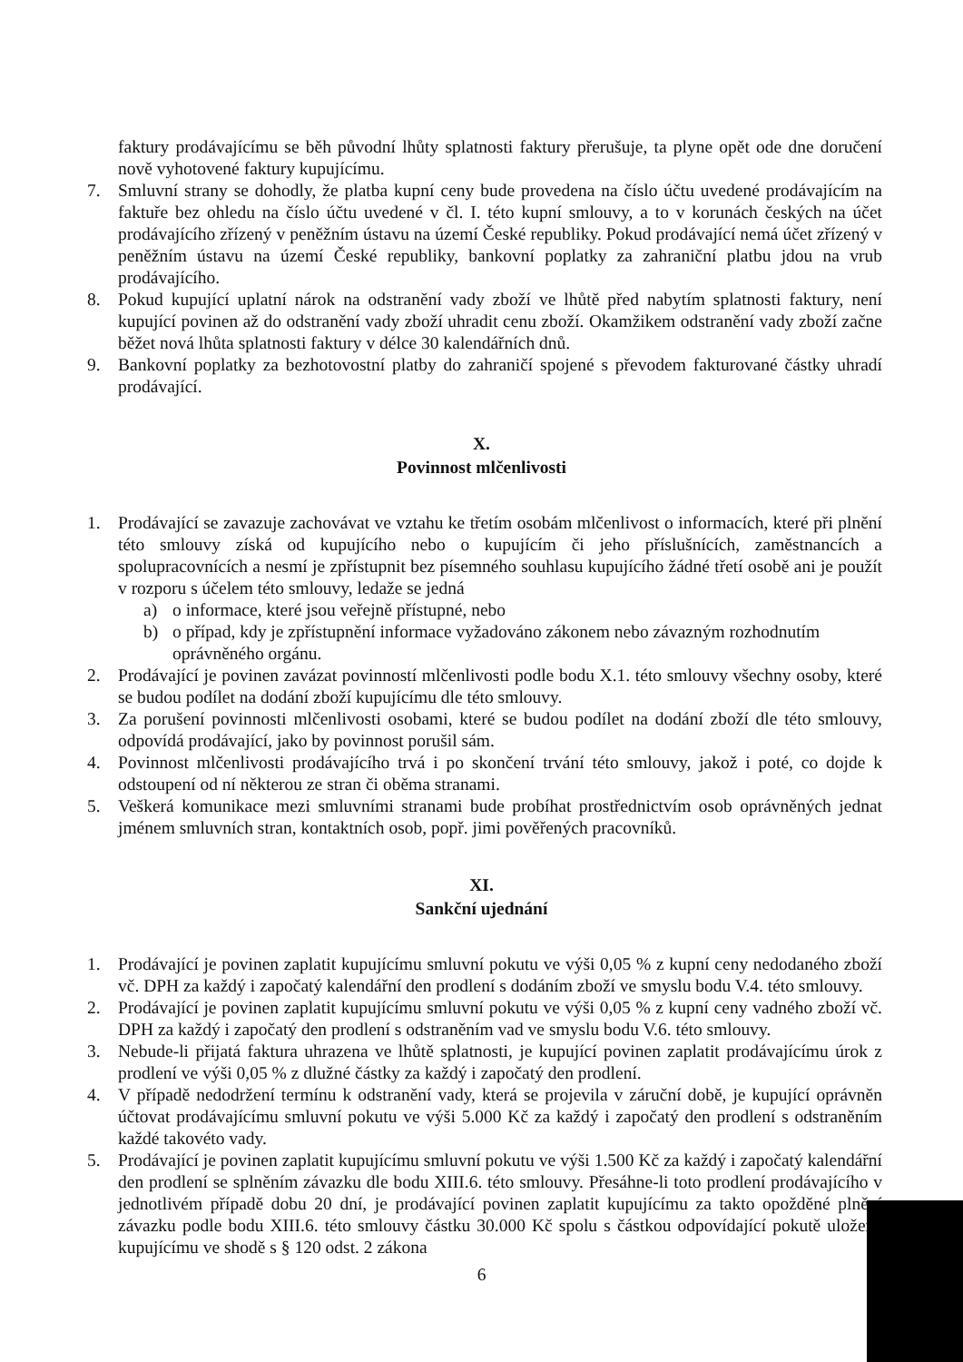faktury prodávajícímu se běh původní lhůty splatnosti faktury přerušuje, ta plyne opět ode dne doručení nově vyhotovené faktury kupujícímu.
7. Smluvní strany se dohodly, že platba kupní ceny bude provedena na číslo účtu uvedené prodávajícím na faktuře bez ohledu na číslo účtu uvedené v čl. I. této kupní smlouvy, a to v korunách českých na účet prodávajícího zřízený v peněžním ústavu na území České republiky. Pokud prodávající nemá účet zřízený v peněžním ústavu na území České republiky, bankovní poplatky za zahraniční platbu jdou na vrub prodávajícího.
8. Pokud kupující uplatní nárok na odstranění vady zboží ve lhůtě před nabytím splatnosti faktury, není kupující povinen až do odstranění vady zboží uhradit cenu zboží. Okamžikem odstranění vady zboží začne běžet nová lhůta splatnosti faktury v délce 30 kalendářních dnů.
9. Bankovní poplatky za bezhotovostní platby do zahraničí spojené s převodem fakturované částky uhradí prodávající.
X.
Povinnost mlčenlivosti
1. Prodávající se zavazuje zachovávat ve vztahu ke třetím osobám mlčenlivost o informacích, které při plnění této smlouvy získá od kupujícího nebo o kupujícím či jeho příslušnících, zaměstnancích a spolupracovnících a nesmí je zpřístupnit bez písemného souhlasu kupujícího žádné třetí osobě ani je použít v rozporu s účelem této smlouvy, ledaže se jedná
a) o informace, které jsou veřejně přístupné, nebo
b) o případ, kdy je zpřístupnění informace vyžadováno zákonem nebo závazným rozhodnutím oprávněného orgánu.
2. Prodávající je povinen zavázat povinností mlčenlivosti podle bodu X.1. této smlouvy všechny osoby, které se budou podílet na dodání zboží kupujícímu dle této smlouvy.
3. Za porušení povinnosti mlčenlivosti osobami, které se budou podílet na dodání zboží dle této smlouvy, odpovídá prodávající, jako by povinnost porušil sám.
4. Povinnost mlčenlivosti prodávajícího trvá i po skončení trvání této smlouvy, jakož i poté, co dojde k odstoupení od ní některou ze stran či oběma stranami.
5. Veškerá komunikace mezi smluvními stranami bude probíhat prostřednictvím osob oprávněných jednat jménem smluvních stran, kontaktních osob, popř. jimi pověřených pracovníků.
XI.
Sankční ujednání
1. Prodávající je povinen zaplatit kupujícímu smluvní pokutu ve výši 0,05 % z kupní ceny nedodaného zboží vč. DPH za každý i započatý kalendářní den prodlení s dodáním zboží ve smyslu bodu V.4. této smlouvy.
2. Prodávající je povinen zaplatit kupujícímu smluvní pokutu ve výši 0,05 % z kupní ceny vadného zboží vč. DPH za každý i započatý den prodlení s odstraněním vad ve smyslu bodu V.6. této smlouvy.
3. Nebude-li přijatá faktura uhrazena ve lhůtě splatnosti, je kupující povinen zaplatit prodávajícímu úrok z prodlení ve výši 0,05 % z dlužné částky za každý i započatý den prodlení.
4. V případě nedodržení termínu k odstranění vady, která se projevila v záruční době, je kupující oprávněn účtovat prodávajícímu smluvní pokutu ve výši 5.000 Kč za každý i započatý den prodlení s odstraněním každé takovéto vady.
5. Prodávající je povinen zaplatit kupujícímu smluvní pokutu ve výši 1.500 Kč za každý i započatý kalendářní den prodlení se splněním závazku dle bodu XIII.6. této smlouvy. Přesáhne-li toto prodlení prodávajícího v jednotlivém případě dobu 20 dní, je prodávající povinen zaplatit kupujícímu za takto opožděné plnění závazku podle bodu XIII.6. této smlouvy částku 30.000 Kč spolu s částkou odpovídající pokutě uložené kupujícímu ve shodě s § 120 odst. 2 zákona
6